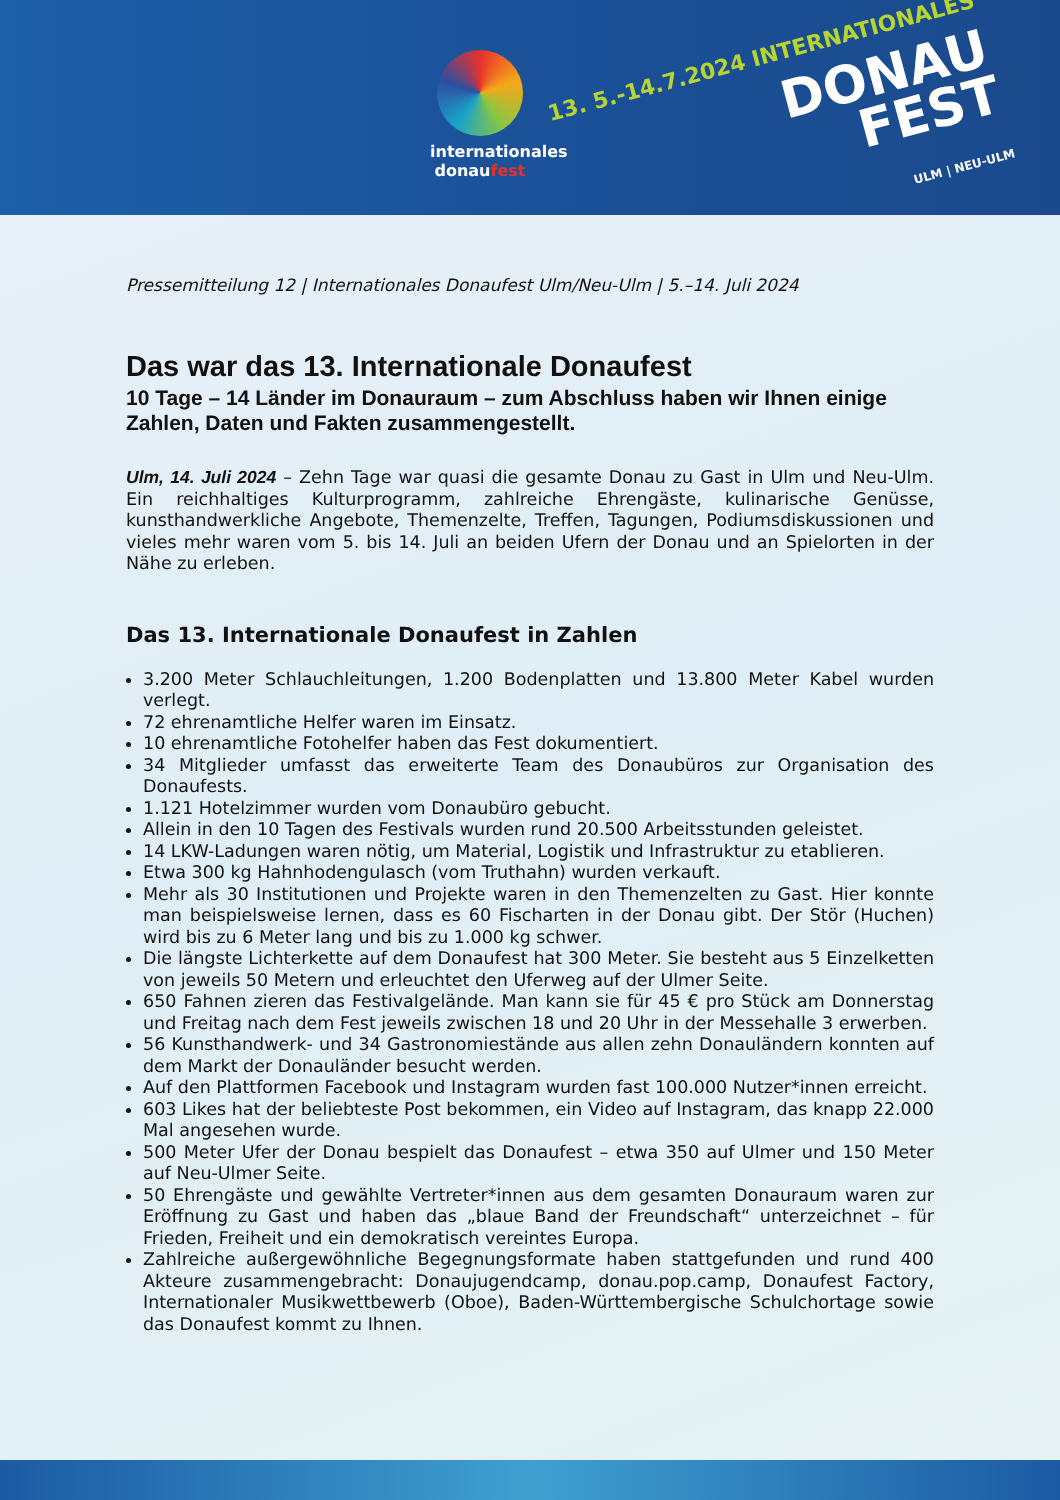internationales
donaufest
13. 5.-14.7.2024 INTERNATIONALES
DONAU
FEST
ULM | NEU-ULM
Pressemitteilung 12 | Internationales Donaufest Ulm/Neu-Ulm | 5.–14. Juli 2024
Das war das 13. Internationale Donaufest
10 Tage – 14 Länder im Donauraum – zum Abschluss haben wir Ihnen einige Zahlen, Daten und Fakten zusammengestellt.
Ulm, 14. Juli 2024 – Zehn Tage war quasi die gesamte Donau zu Gast in Ulm und Neu-Ulm. Ein reichhaltiges Kulturprogramm, zahlreiche Ehrengäste, kulinarische Genüsse, kunsthandwerkliche Angebote, Themenzelte, Treffen, Tagungen, Podiumsdiskussionen und vieles mehr waren vom 5. bis 14. Juli an beiden Ufern der Donau und an Spielorten in der Nähe zu erleben.
Das 13. Internationale Donaufest in Zahlen
3.200 Meter Schlauchleitungen, 1.200 Bodenplatten und 13.800 Meter Kabel wurden verlegt.
72 ehrenamtliche Helfer waren im Einsatz.
10 ehrenamtliche Fotohelfer haben das Fest dokumentiert.
34 Mitglieder umfasst das erweiterte Team des Donaubüros zur Organisation des Donaufests.
1.121 Hotelzimmer wurden vom Donaubüro gebucht.
Allein in den 10 Tagen des Festivals wurden rund 20.500 Arbeitsstunden geleistet.
14 LKW-Ladungen waren nötig, um Material, Logistik und Infrastruktur zu etablieren.
Etwa 300 kg Hahnhodengulasch (vom Truthahn) wurden verkauft.
Mehr als 30 Institutionen und Projekte waren in den Themenzelten zu Gast. Hier konnte man beispielsweise lernen, dass es 60 Fischarten in der Donau gibt. Der Stör (Huchen) wird bis zu 6 Meter lang und bis zu 1.000 kg schwer.
Die längste Lichterkette auf dem Donaufest hat 300 Meter. Sie besteht aus 5 Einzelketten von jeweils 50 Metern und erleuchtet den Uferweg auf der Ulmer Seite.
650 Fahnen zieren das Festivalgelände. Man kann sie für 45 € pro Stück am Donnerstag und Freitag nach dem Fest jeweils zwischen 18 und 20 Uhr in der Messehalle 3 erwerben.
56 Kunsthandwerk- und 34 Gastronomiestände aus allen zehn Donauländern konnten auf dem Markt der Donauländer besucht werden.
Auf den Plattformen Facebook und Instagram wurden fast 100.000 Nutzer*innen erreicht.
603 Likes hat der beliebteste Post bekommen, ein Video auf Instagram, das knapp 22.000 Mal angesehen wurde.
500 Meter Ufer der Donau bespielt das Donaufest – etwa 350 auf Ulmer und 150 Meter auf Neu-Ulmer Seite.
50 Ehrengäste und gewählte Vertreter*innen aus dem gesamten Donauraum waren zur Eröffnung zu Gast und haben das „blaue Band der Freundschaft“ unterzeichnet – für Frieden, Freiheit und ein demokratisch vereintes Europa.
Zahlreiche außergewöhnliche Begegnungsformate haben stattgefunden und rund 400 Akteure zusammengebracht: Donaujugendcamp, donau.pop.camp, Donaufest Factory, Internationaler Musikwettbewerb (Oboe), Baden-Württembergische Schulchortage sowie das Donaufest kommt zu Ihnen.